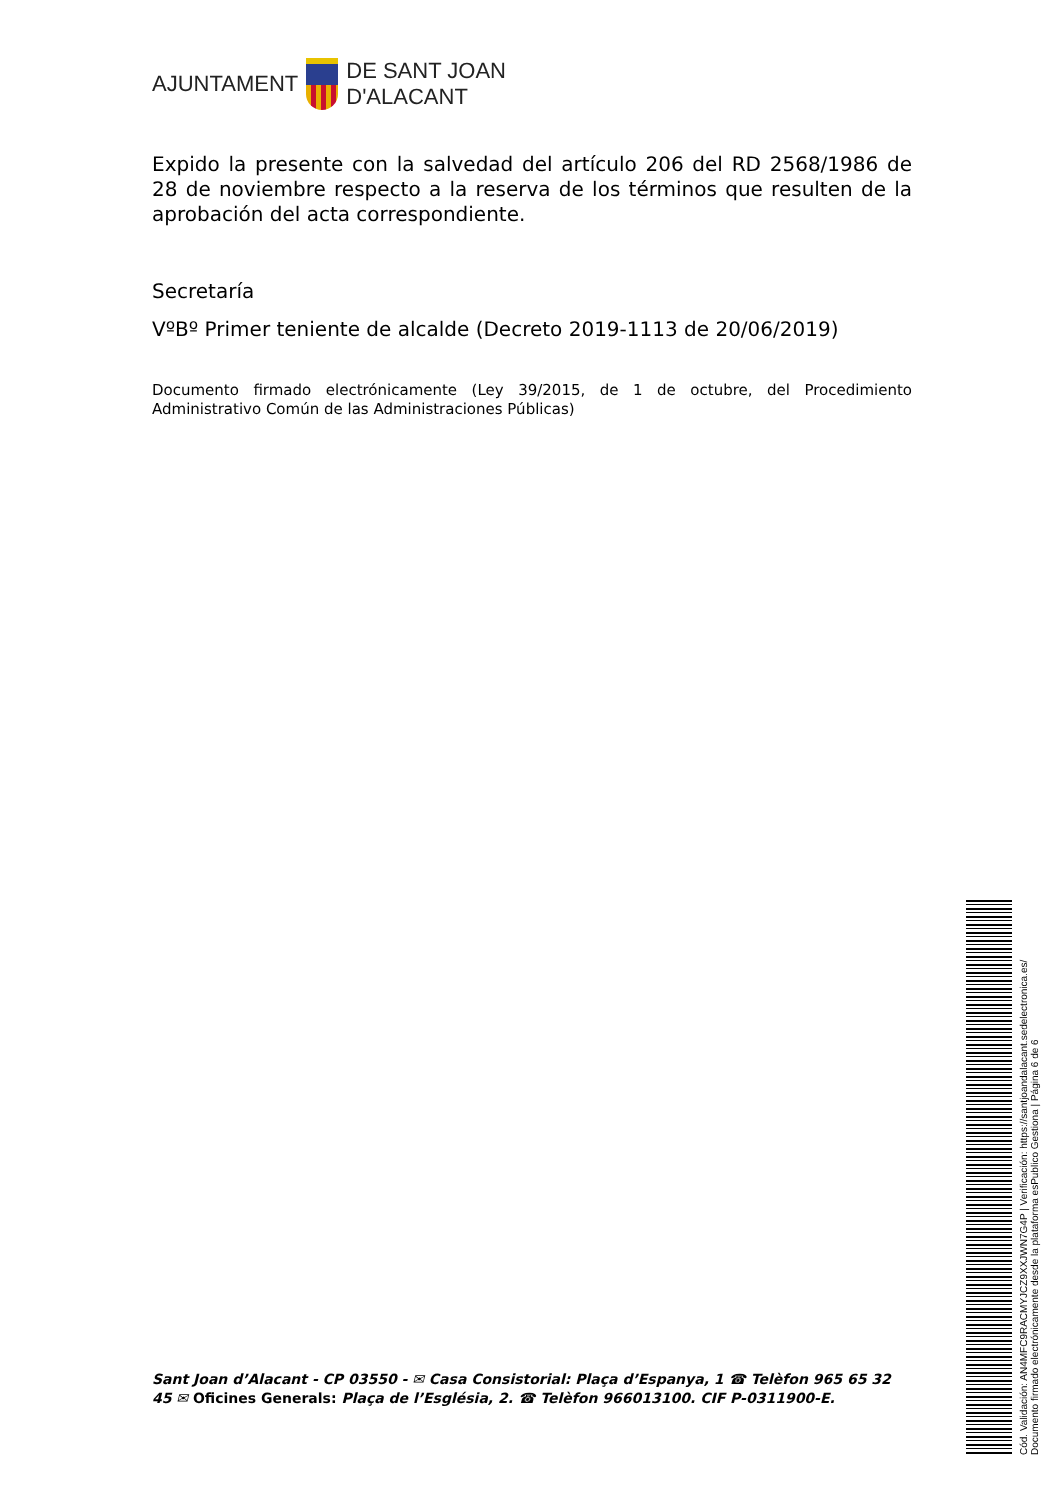AJUNTAMENT
DE SANT JOAN
D'ALACANT
Expido la presente con la salvedad del artículo 206 del RD 2568/1986 de 28 de noviembre respecto a la reserva de los términos que resulten de la aprobación del acta correspondiente.
Secretaría
VºBº Primer teniente de alcalde (Decreto 2019-1113 de 20/06/2019)
Documento firmado electrónicamente (Ley 39/2015, de 1 de octubre, del Procedimiento Administrativo Común de las Administraciones Públicas)
Sant Joan d’Alacant - CP 03550 - ✉ Casa Consistorial: Plaça d’Espanya, 1 ☎ Telèfon 965 65 32 45 ✉ Oficines Generals: Plaça de l’Església, 2. ☎ Telèfon 966013100. CIF P-0311900-E.
Cód. Validación: AN4MFC9RACMYJCZ9XXJWN7G4P | Verificación: https://santjoandalacant.sedelectronica.es/
Documento firmado electrónicamente desde la plataforma esPublico Gestiona | Página 6 de 6